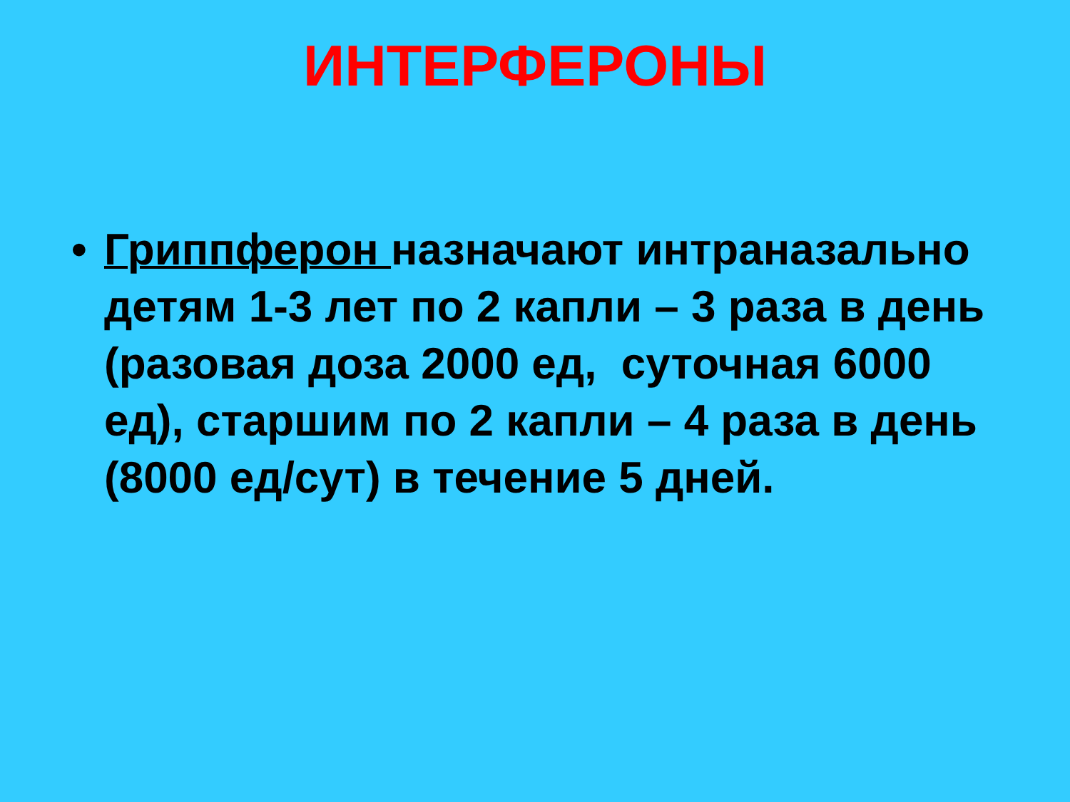ИНТЕРФЕРОНЫ
• Гриппферон назначают интраназально детям 1-3 лет по 2 капли – 3 раза в день (разовая доза 2000 ед, суточная 6000 ед), старшим по 2 капли – 4 раза в день (8000 ед/сут) в течение 5 дней.